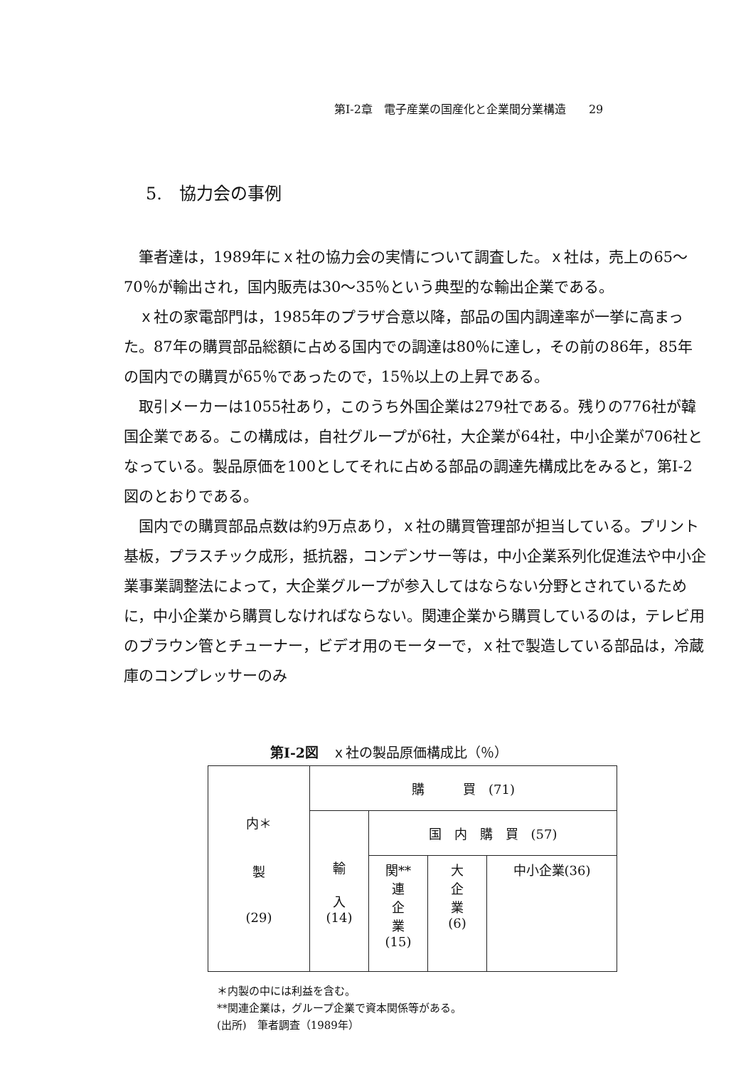第I-2章　電子産業の国産化と企業間分業構造　　29
5.　協力会の事例
筆者達は，1989年にｘ社の協力会の実情について調査した。ｘ社は，売上の65〜70％が輸出され，国内販売は30〜35％という典型的な輸出企業である。
ｘ社の家電部門は，1985年のプラザ合意以降，部品の国内調達率が一挙に高まった。87年の購買部品総額に占める国内での調達は80％に達し，その前の86年，85年の国内での購買が65％であったので，15％以上の上昇である。
取引メーカーは1055社あり，このうち外国企業は279社である。残りの776社が韓国企業である。この構成は，自社グループが6社，大企業が64社，中小企業が706社となっている。製品原価を100としてそれに占める部品の調達先構成比をみると，第I-2図のとおりである。
国内での購買部品点数は約9万点あり，ｘ社の購買管理部が担当している。プリント基板，プラスチック成形，抵抗器，コンデンサー等は，中小企業系列化促進法や中小企業事業調整法によって，大企業グループが参入してはならない分野とされているために，中小企業から購買しなければならない。関連企業から購買しているのは，テレビ用のブラウン管とチューナー，ビデオ用のモーターで，ｘ社で製造している部品は，冷蔵庫のコンプレッサーのみ
第I-2図　ｘ社の製品原価構成比（％）
| 内＊ 製 (29) | 購 買 (71) | | | |
| | 輸 入 (14) | 国 内 購 買 (57) | | |
| | | 関** 連 企 業 (15) | 大 企 業 (6) | 中小企業(36) |
＊内製の中には利益を含む。
**関連企業は，グループ企業で資本関係等がある。
(出所)　筆者調査（1989年）